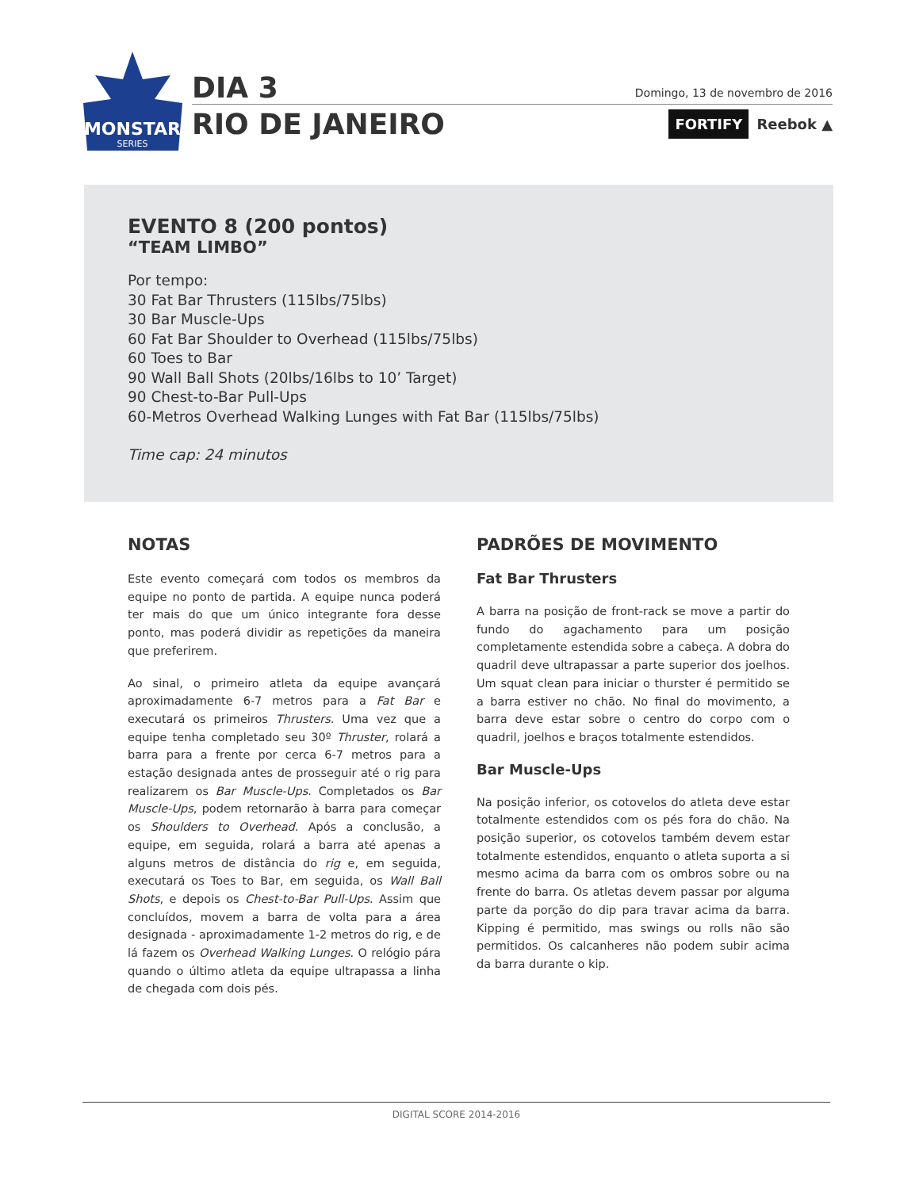MONSTAR
SERIES
DIA 3 Domingo, 13 de novembro de 2016
RIO DE JANEIRO
FORTIFY Reebok ▲
EVENTO 8 (200 pontos)
“TEAM LIMBO”
Por tempo:
30 Fat Bar Thrusters (115lbs/75lbs)
30 Bar Muscle-Ups
60 Fat Bar Shoulder to Overhead (115lbs/75lbs)
60 Toes to Bar
90 Wall Ball Shots (20lbs/16lbs to 10’ Target)
90 Chest-to-Bar Pull-Ups
60-Metros Overhead Walking Lunges with Fat Bar (115lbs/75lbs)
Time cap: 24 minutos
NOTAS
Este evento começará com todos os membros da equipe no ponto de partida. A equipe nunca poderá ter mais do que um único integrante fora desse ponto, mas poderá dividir as repetições da maneira que preferirem.
Ao sinal, o primeiro atleta da equipe avançará aproximadamente 6-7 metros para a Fat Bar e executará os primeiros Thrusters. Uma vez que a equipe tenha completado seu 30º Thruster, rolará a barra para a frente por cerca 6-7 metros para a estação designada antes de prosseguir até o rig para realizarem os Bar Muscle-Ups. Completados os Bar Muscle-Ups, podem retornarão à barra para começar os Shoulders to Overhead. Após a conclusão, a equipe, em seguida, rolará a barra até apenas a alguns metros de distância do rig e, em seguida, executará os Toes to Bar, em seguida, os Wall Ball Shots, e depois os Chest-to-Bar Pull-Ups. Assim que concluídos, movem a barra de volta para a área designada - aproximadamente 1-2 metros do rig, e de lá fazem os Overhead Walking Lunges. O relógio pára quando o último atleta da equipe ultrapassa a linha de chegada com dois pés.
PADRÕES DE MOVIMENTO
Fat Bar Thrusters
A barra na posição de front-rack se move a partir do fundo do agachamento para um posição completamente estendida sobre a cabeça. A dobra do quadril deve ultrapassar a parte superior dos joelhos. Um squat clean para iniciar o thurster é permitido se a barra estiver no chão. No final do movimento, a barra deve estar sobre o centro do corpo com o quadril, joelhos e braços totalmente estendidos.
Bar Muscle-Ups
Na posição inferior, os cotovelos do atleta deve estar totalmente estendidos com os pés fora do chão. Na posição superior, os cotovelos também devem estar totalmente estendidos, enquanto o atleta suporta a si mesmo acima da barra com os ombros sobre ou na frente do barra. Os atletas devem passar por alguma parte da porção do dip para travar acima da barra. Kipping é permitido, mas swings ou rolls não são permitidos. Os calcanheres não podem subir acima da barra durante o kip.
DIGITAL SCORE 2014-2016